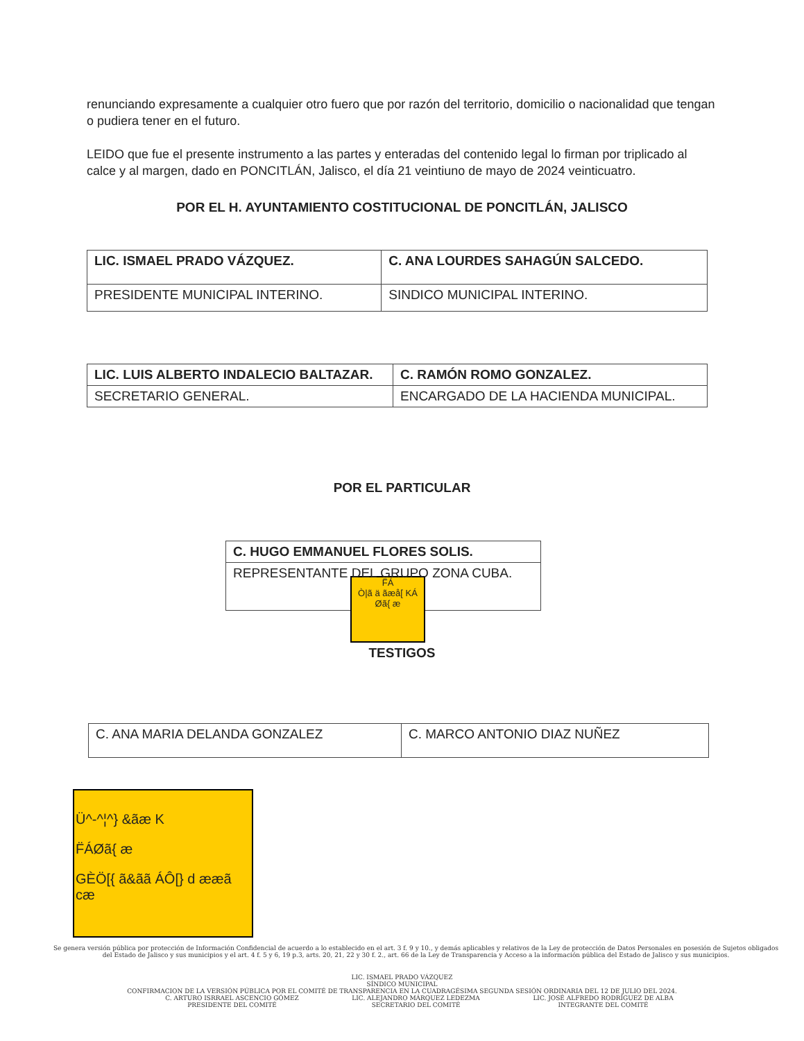renunciando expresamente a cualquier otro fuero que por razón del territorio, domicilio o nacionalidad que tengan o pudiera tener en el futuro.
LEIDO que fue el presente instrumento a las partes y enteradas del contenido legal lo firman por triplicado al calce y al margen, dado en PONCITLÁN, Jalisco, el día 21 veintiuno de mayo de 2024 veinticuatro.
POR EL H. AYUNTAMIENTO COSTITUCIONAL DE PONCITLÁN, JALISCO
| LIC. ISMAEL PRADO VÁZQUEZ. | C. ANA LOURDES SAHAGÚN SALCEDO. |
| PRESIDENTE MUNICIPAL INTERINO. | SINDICO MUNICIPAL INTERINO. |
| LIC. LUIS ALBERTO INDALECIO BALTAZAR. | C. RAMÓN ROMO GONZALEZ. |
| SECRETARIO GENERAL. | ENCARGADO DE LA HACIENDA MUNICIPAL. |
POR EL PARTICULAR
| C. HUGO EMMANUEL FLORES SOLIS. |
| REPRESENTANTE DEL GRUPO ZONA CUBA. |
F̈Á
Ò|ã ä ãæå[ KÁ
Øã{ æ
TESTIGOS
| C. ANA MARIA DELANDA GONZALEZ | C. MARCO ANTONIO DIAZ NUÑEZ |
Ü^-^¦^} &ãæ K
F̈ÁØã{ æ
GÈÖ[{ ã&ãã ÁÔ[} d ææã cæ
Se genera versión pública por protección de Información Confidencial de acuerdo a lo establecido en el art. 3 f. 9 y 10., y demás aplicables y relativos de la Ley de protección de Datos Personales en posesión de Sujetos obligados del Estado de Jalisco y sus municipios y el art. 4 f. 5 y 6, 19 p.3, arts. 20, 21, 22 y 30 f. 2., art. 66 de la Ley de Transparencia y Acceso a la información pública del Estado de Jalisco y sus municipios.
LIC. ISMAEL PRADO VÁZQUEZ
SÍNDICO MUNICIPAL
CONFIRMACION DE LA VERSIÓN PÚBLICA POR EL COMITÉ DE TRANSPARENCIA EN LA CUADRAGÉSIMA SEGUNDA SESIÓN ORDINARIA DEL 12 DE JULIO DEL 2024.
C. ARTURO ISRRAEL ASCENCIO GÓMEZ
PRESIDENTE DEL COMITÉ
LIC. ALEJANDRO MÁRQUEZ LEDEZMA
SECRETARIO DEL COMITÉ
LIC. JOSÉ ALFREDO RODRÍGUEZ DE ALBA
INTEGRANTE DEL COMITÉ